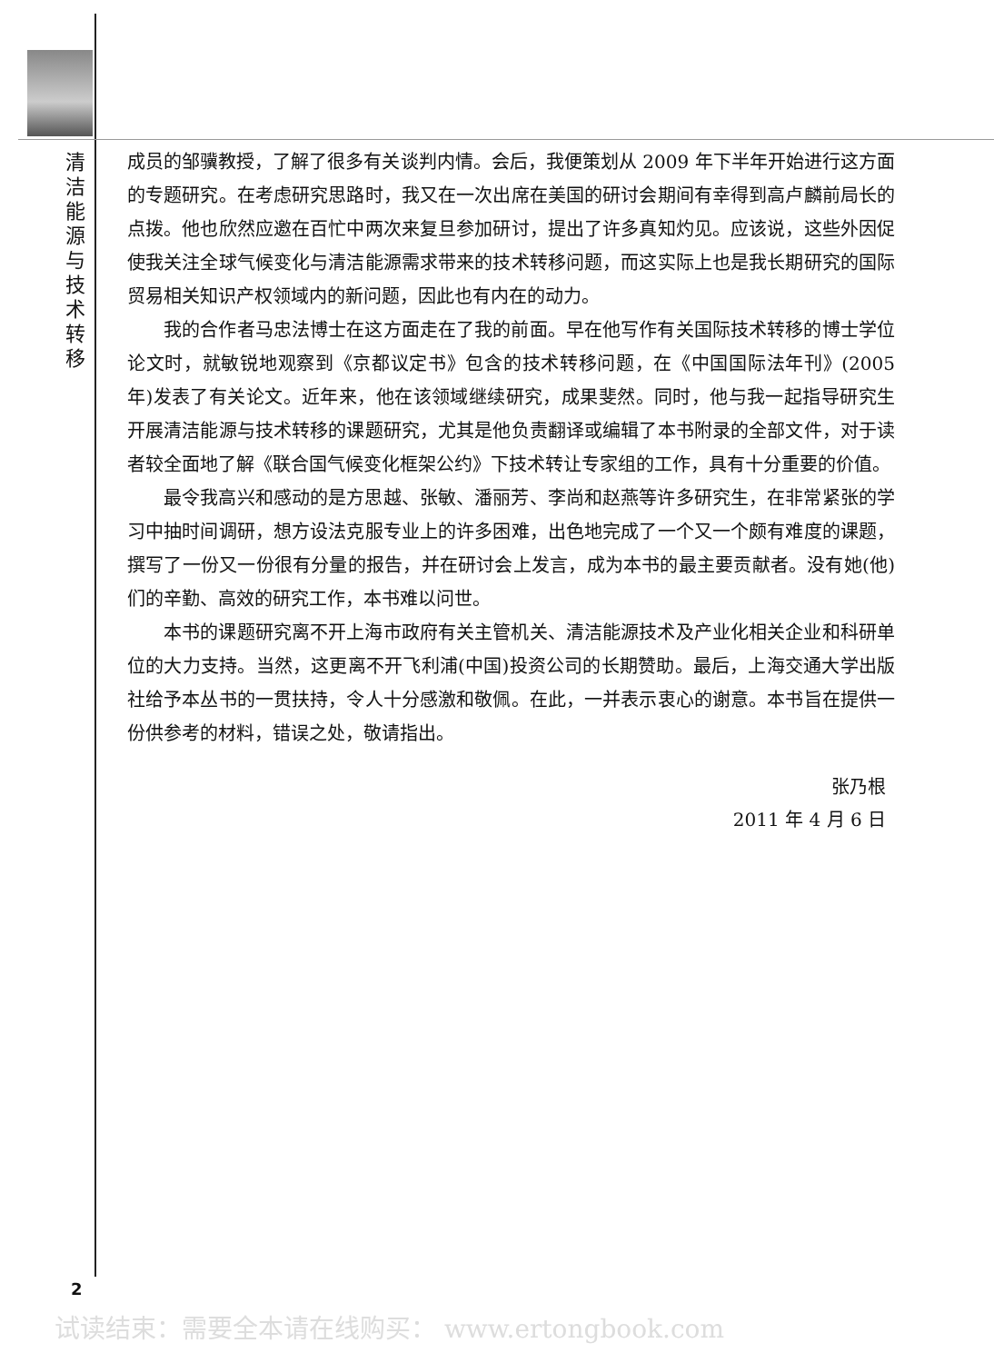清洁能源与技术转移
成员的邹骥教授，了解了很多有关谈判内情。会后，我便策划从 2009 年下半年开始进行这方面的专题研究。在考虑研究思路时，我又在一次出席在美国的研讨会期间有幸得到高卢麟前局长的点拨。他也欣然应邀在百忙中两次来复旦参加研讨，提出了许多真知灼见。应该说，这些外因促使我关注全球气候变化与清洁能源需求带来的技术转移问题，而这实际上也是我长期研究的国际贸易相关知识产权领域内的新问题，因此也有内在的动力。
我的合作者马忠法博士在这方面走在了我的前面。早在他写作有关国际技术转移的博士学位论文时，就敏锐地观察到《京都议定书》包含的技术转移问题，在《中国国际法年刊》(2005 年)发表了有关论文。近年来，他在该领域继续研究，成果斐然。同时，他与我一起指导研究生开展清洁能源与技术转移的课题研究，尤其是他负责翻译或编辑了本书附录的全部文件，对于读者较全面地了解《联合国气候变化框架公约》下技术转让专家组的工作，具有十分重要的价值。
最令我高兴和感动的是方思越、张敏、潘丽芳、李尚和赵燕等许多研究生，在非常紧张的学习中抽时间调研，想方设法克服专业上的许多困难，出色地完成了一个又一个颇有难度的课题，撰写了一份又一份很有分量的报告，并在研讨会上发言，成为本书的最主要贡献者。没有她(他)们的辛勤、高效的研究工作，本书难以问世。
本书的课题研究离不开上海市政府有关主管机关、清洁能源技术及产业化相关企业和科研单位的大力支持。当然，这更离不开飞利浦(中国)投资公司的长期赞助。最后，上海交通大学出版社给予本丛书的一贯扶持，令人十分感激和敬佩。在此，一并表示衷心的谢意。本书旨在提供一份供参考的材料，错误之处，敬请指出。
张乃根
2011 年 4 月 6 日
2
试读结束：需要全本请在线购买： www.ertongbook.com